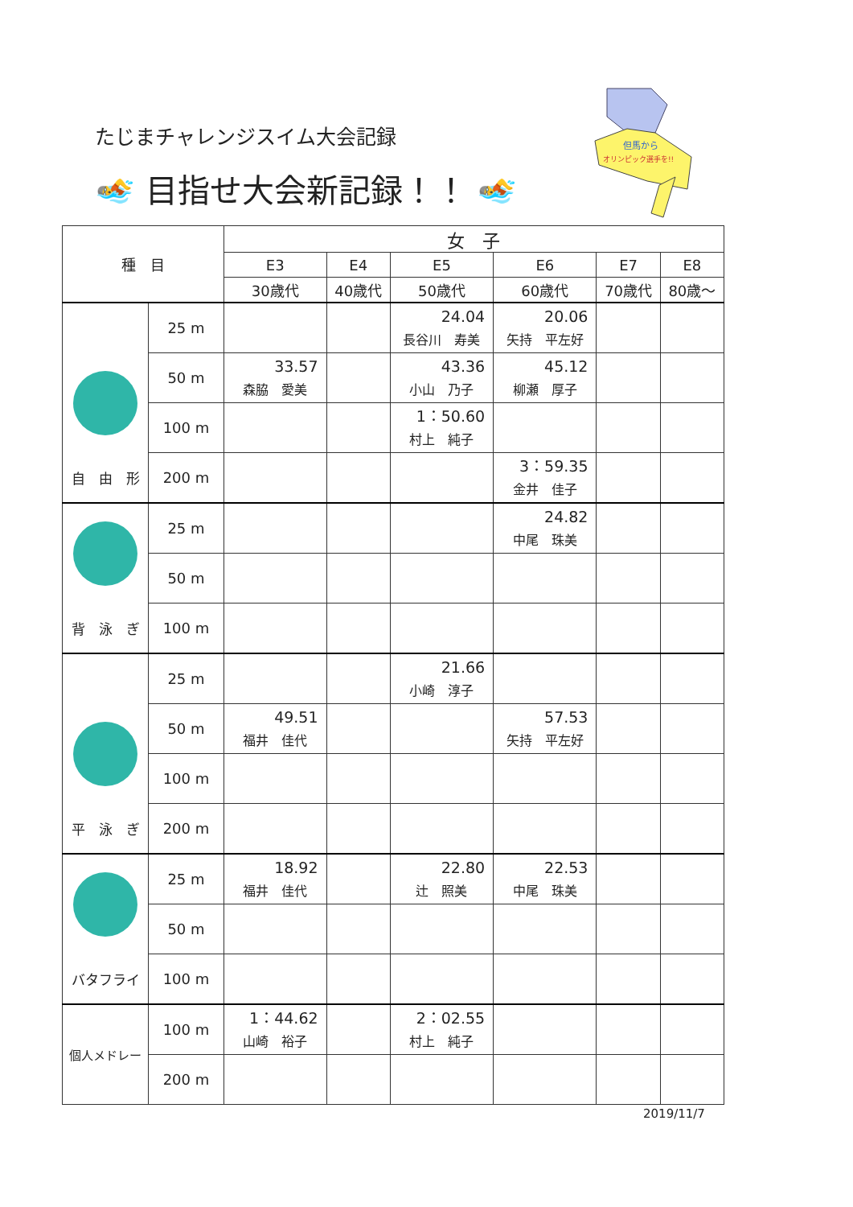たじまチャレンジスイム大会記録
🏊 目指せ大会新記録！！ 🏊
但馬から
オリンピック選手を!!
| 種 目 | | 女 子 | | | | | |
| --- | --- | --- | --- | --- | --- | --- | --- |
| | | E3 | E4 | E5 | E6 | E7 | E8 |
| | | 30歳代 | 40歳代 | 50歳代 | 60歳代 | 70歳代 | 80歳～ |
| 自 由 形 | 25 m | | | 24.04 長谷川 寿美 | 20.06 矢持 平左好 | | |
| | 50 m | 33.57 森脇 愛美 | | 43.36 小山 乃子 | 45.12 柳瀬 厚子 | | |
| | 100 m | | | 1：50.60 村上 純子 | | | |
| | 200 m | | | | 3：59.35 金井 佳子 | | |
| 背 泳 ぎ | 25 m | | | | 24.82 中尾 珠美 | | |
| | 50 m | | | | | | |
| | 100 m | | | | | | |
| 平 泳 ぎ | 25 m | | | 21.66 小崎 淳子 | | | |
| | 50 m | 49.51 福井 佳代 | | | 57.53 矢持 平左好 | | |
| | 100 m | | | | | | |
| | 200 m | | | | | | |
| バタフライ | 25 m | 18.92 福井 佳代 | | 22.80 辻 照美 | 22.53 中尾 珠美 | | |
| | 50 m | | | | | | |
| | 100 m | | | | | | |
| 個人メドレー | 100 m | 1：44.62 山崎 裕子 | | 2：02.55 村上 純子 | | | |
| | 200 m | | | | | | |
2019/11/7